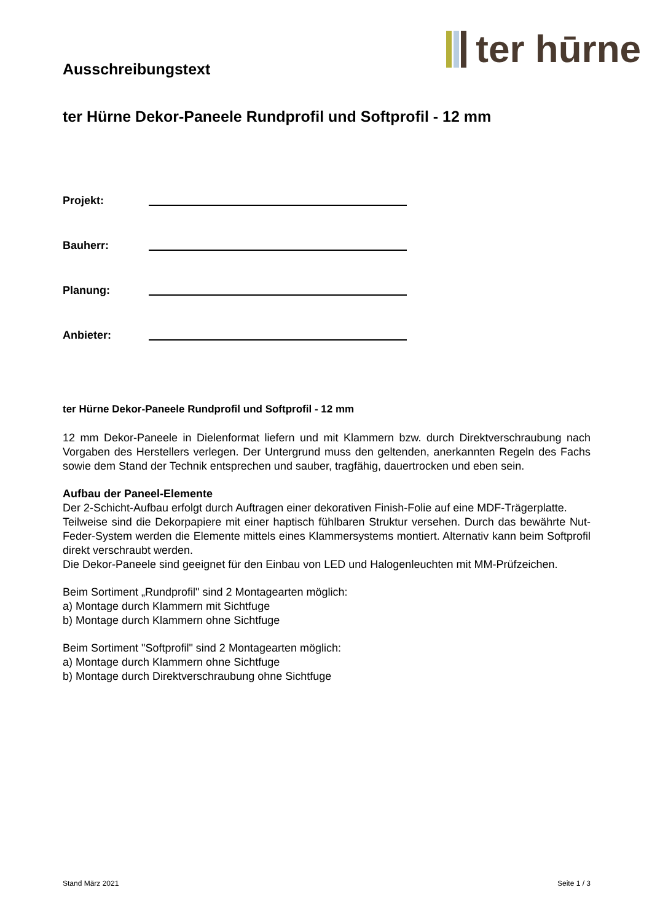Ausschreibungstext
ter hūrne
ter Hürne Dekor-Paneele Rundprofil und Softprofil - 12 mm
Projekt:
Bauherr:
Planung:
Anbieter:
ter Hürne Dekor-Paneele Rundprofil und Softprofil - 12 mm
12 mm Dekor-Paneele in Dielenformat liefern und mit Klammern bzw. durch Direktverschraubung nach Vorgaben des Herstellers verlegen. Der Untergrund muss den geltenden, anerkannten Regeln des Fachs sowie dem Stand der Technik entsprechen und sauber, tragfähig, dauertrocken und eben sein.
Aufbau der Paneel-Elemente
Der 2-Schicht-Aufbau erfolgt durch Auftragen einer dekorativen Finish-Folie auf eine MDF-Trägerplatte.
Teilweise sind die Dekorpapiere mit einer haptisch fühlbaren Struktur versehen. Durch das bewährte Nut-Feder-System werden die Elemente mittels eines Klammersystems montiert. Alternativ kann beim Softprofil direkt verschraubt werden.
Die Dekor-Paneele sind geeignet für den Einbau von LED und Halogenleuchten mit MM-Prüfzeichen.
Beim Sortiment „Rundprofil" sind 2 Montagearten möglich:
a) Montage durch Klammern mit Sichtfuge
b) Montage durch Klammern ohne Sichtfuge
Beim Sortiment "Softprofil" sind 2 Montagearten möglich:
a) Montage durch Klammern ohne Sichtfuge
b) Montage durch Direktverschraubung ohne Sichtfuge
Stand März 2021 Seite 1 / 3